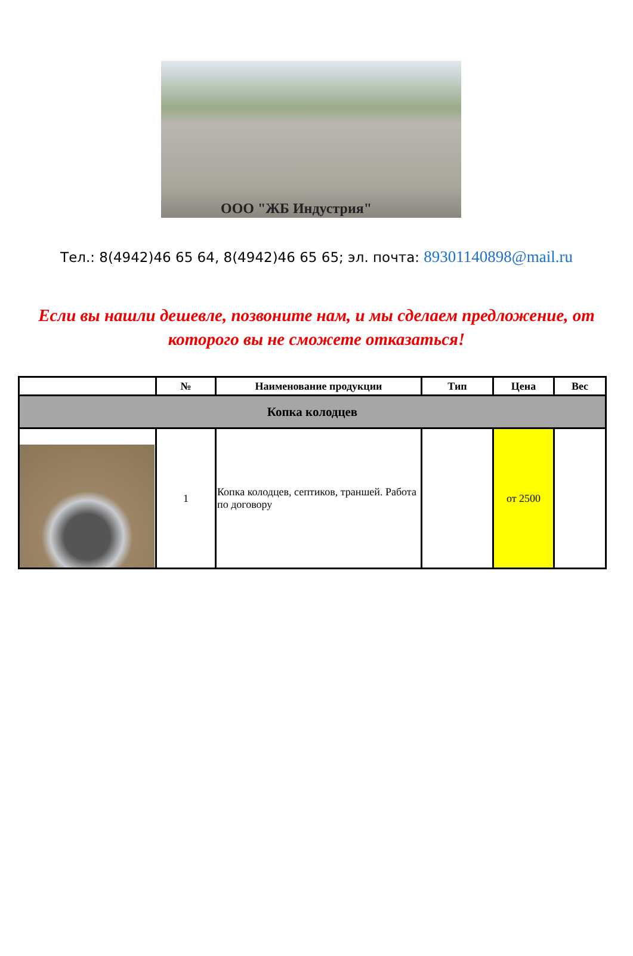ООО "ЖБ Индустрия"
Тел.: 8(4942)46 65 64, 8(4942)46 65 65; эл. почта: 89301140898@mail.ru
Если вы нашли дешевле, позвоните нам, и мы сделаем предложение, от которого вы не сможете отказаться!
| | № | Наименование продукции | Тип | Цена | Вес |
| --- | --- | --- | --- | --- | --- |
| Копка колодцев | | | | | |
| | 1 | Копка колодцев, септиков, траншей. Работа по договору | | от 2500 | |